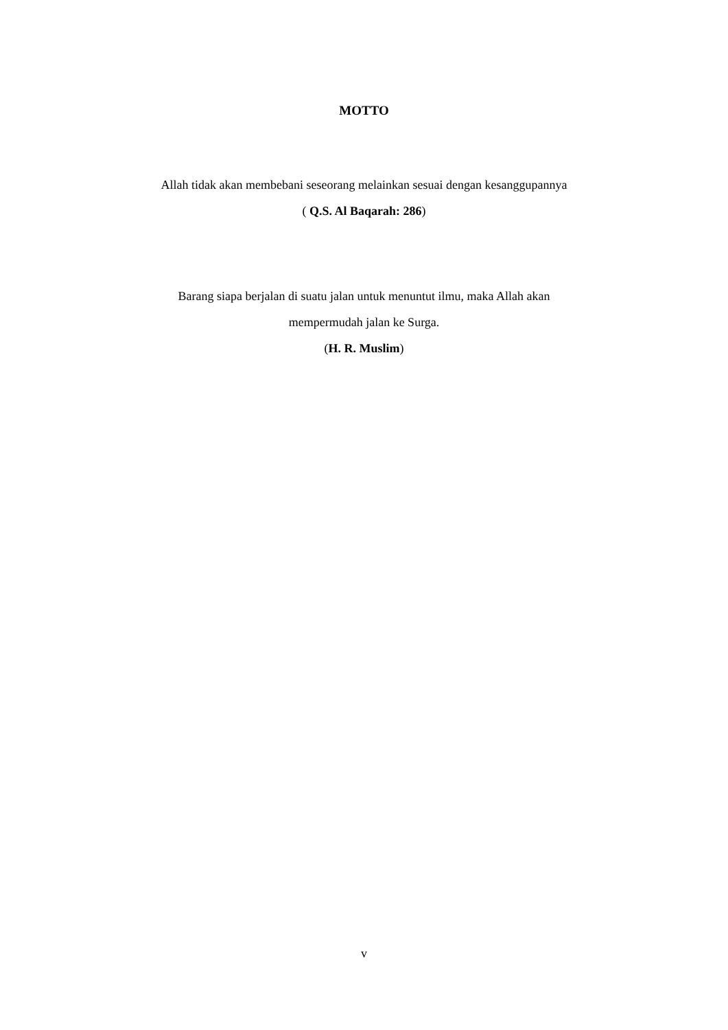MOTTO
Allah tidak akan membebani seseorang melainkan sesuai dengan kesanggupannya
( Q.S. Al Baqarah: 286)
Barang siapa berjalan di suatu jalan untuk menuntut ilmu, maka Allah akan
mempermudah jalan ke Surga.
(H. R. Muslim)
v